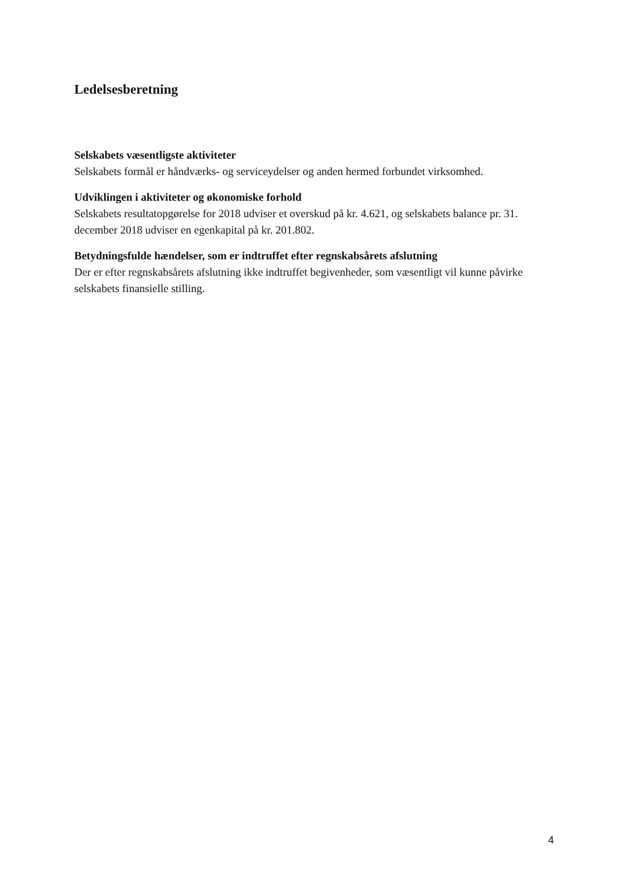Ledelsesberetning
Selskabets væsentligste aktiviteter
Selskabets formål er håndværks- og serviceydelser og anden hermed forbundet virksomhed.
Udviklingen i aktiviteter og økonomiske forhold
Selskabets resultatopgørelse for 2018 udviser et overskud på kr. 4.621, og selskabets balance pr. 31. december 2018 udviser en egenkapital på kr. 201.802.
Betydningsfulde hændelser, som er indtruffet efter regnskabsårets afslutning
Der er efter regnskabsårets afslutning ikke indtruffet begivenheder, som væsentligt vil kunne påvirke selskabets finansielle stilling.
4